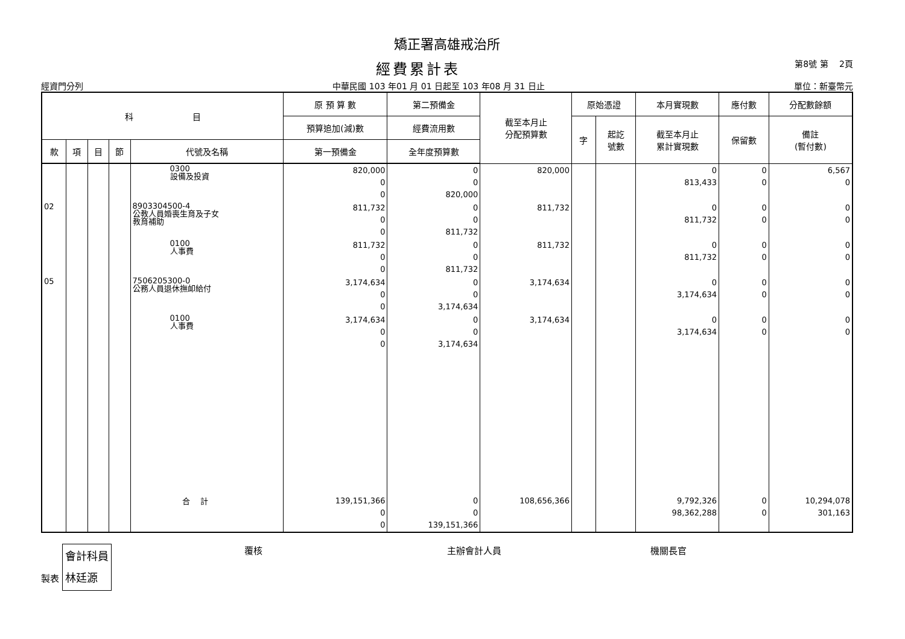矯正署高雄戒治所
經費累計表
第8號 第　 2頁
經資門分列 中華民國 103 年01 月 01 日起至 103 年08 月 31 日止 單位：新臺幣元
| 科 目 | | | | | 原 預 算 數 | 第二預備金 | 截至本月止 分配預算數 | 原始憑證 | | 本月實現數 | 應付數 | 分配數餘額 |
| --- | --- | --- | --- | --- | --- | --- | --- | --- | --- | --- | --- | --- |
| | | | | | 預算追加(減)數 | 經費流用數 | | 字 | 起訖 號數 | 截至本月止 累計實現數 | 保留數 | 備註 (暫付數) |
| 款 | 項 | 目 | 節 | 代號及名稱 | 第一預備金 | 全年度預算數 | | | | | | |
| | | | | 0300 設備及投資 | 820,000 0 0 | 0 0 820,000 | 820,000 | | | 0 813,433 | 0 0 | 6,567 0 |
| 02 | | | | 8903304500-4 公教人員婚喪生育及子女 教育補助 | 811,732 0 0 | 0 0 811,732 | 811,732 | | | 0 811,732 | 0 0 | 0 0 |
| | | | | 0100 人事費 | 811,732 0 0 | 0 0 811,732 | 811,732 | | | 0 811,732 | 0 0 | 0 0 |
| 05 | | | | 7506205300-0 公務人員退休撫卹給付 | 3,174,634 0 0 | 0 0 3,174,634 | 3,174,634 | | | 0 3,174,634 | 0 0 | 0 0 |
| | | | | 0100 人事費 | 3,174,634 0 0 | 0 0 3,174,634 | 3,174,634 | | | 0 3,174,634 | 0 0 | 0 0 |
| | | | | 合 計 | 139,151,366 0 0 | 0 0 139,151,366 | 108,656,366 | | | 9,792,326 98,362,288 | 0 0 | 10,294,078 301,163 |
製表 會計科員
林廷源
覆核 主辦會計人員 機關長官